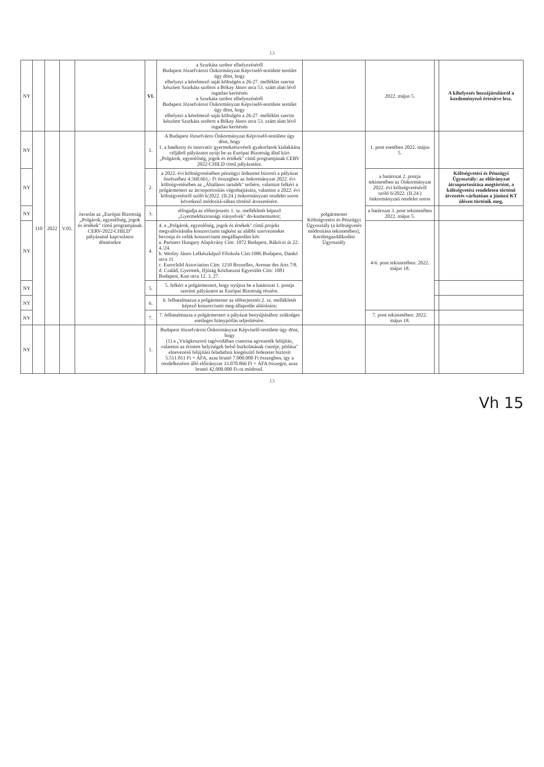13
| NY | | | | | VI. | a Szurkáta szobor elhelyezéséről Budapest Józsefvárosi Önkormányzat Képviselő-testülete testület úgy dönt, hogy elhelyezi a kérelmező saját költségén a 26-27. melléklet szerint készített Szurkáta szobrot a Bókay János utca 53. szám alatt lévő ingatlan kerítésén a Szurkáta szobor elhelyezéséről Budapest Józsefvárosi Önkormányzat Képviselő-testülete testület úgy dönt, hogy elhelyezi a kérelmező saját költségén a 26-27. melléklet szerint készített Szurkáta szobrot a Bókay János utca 53. szám alatt lévő ingatlan kerítésén | | 2022. május 5. | | A kihelyezés hozzájárulásról a kezdeményező értesítve lesz. |
| NY | 110 | 2022 | V.05. | Javaslat az „Európai Bizottság „Polgárok, egyenlőség, jogok és értékek" című programjának CERV-2022-CHILD" pályázattal kapcsolatos döntésekre | 1. | A Budapest Józsefváros Önkormányzat Képviselő-testülete úgy dönt, hogy 1. a hatékony és innovatív gyermekrészvételi gyakorlatok kialakítása céljából pályázatot nyújt be az Európai Bizottság által kiírt „Polgárok, egyenlőség, jogok és értékek" című programjának CERV 2022-CHILD című pályázatára. | polgármester Költségvetési és Pénzügyi Ügyosztály (a költségvetés módosítása tekintetében), Kerületgazdálkodási Ügyosztály | 1. pont esetében 2022. május 5. | | |
| NY | | | | | 2. | a 2022. évi költségvetésében pénzügyi fedezetet biztosít a pályázat önrészéhez 4.560.661,- Ft összegben az önkormányzat 2022. évi költségvetésében az „Általános tartalék" terhére, valamint felkéri a polgármestert az átcsoportosítás végrehajtására, valamint a 2022. évi költségvetésről szóló 6/2022. (II.24.) önkormányzati rendelet soron következő módosítá-sában történő átvezetésére. | | a határozat 2. pontja tekintetében az Önkormányzat 2022. évi költségvetéséről szóló 6/2022. (II.24.) önkormányzati rendelet soron | | Költségvetési és Pénzügyi Ügyosztály: az előirányzat átcsoportosítása megtörtént, a költségvetési rendeleten történő átvezetés várhatóan a júniusi KT ülésen történik meg. |
| NY | | | | | 3. | elfogadja az előterjesztés 1. sz. mellékletét képező „Gyermekbiztonsági irányelvek" do-kumentumot; | | a határozat 3. pont tekintetében 2022. május 5. | | |
| NY | | | | | 4. | 4. a „Polgárok, egyenlőség, jogok és értékek" című projekt megvalósításába konzorciumi tagként az alábbi szervezeteket bevonja és velük konzorciumi megállapodást köt: a. Partners Hungary Alapítvány Cím: 1072 Budapest, Rákóczi út 22. 4./24. b. Wesley János Lelkészképző Főiskola Cím:1086 Budapest, Dankó utca 11 c. Eurochild Association Cím: 1210 Bruxelles, Avenue des Arts 7/8. d. Család, Gyermek, Ifjúság Közhasznú Egyesület Cím: 1081 Budapest, Kun utca 12. 3. 27. | | 4-6. pont tekintetében: 2022. május 18. | | |
| NY | | | | | 5. | 5. felkéri a polgármestert, hogy nyújtsa be a határozat 1. pontja szerinti pályázatot az Európai Bizottság részére. | | | | |
| NY | | | | | 6. | 6. felhatalmazza a polgármester az előterjesztés 2. sz. mellékletét képező konzorciumi meg-állapodás aláírására; | | | | |
| NY | | | | | 7. | 7. felhatalmazza a polgármestert a pályázat benyújtásához szükséges esetleges hiánypótlás teljesítésére. | | 7. pont tekintetében: 2022. május 18. | | |
| NY | | | | | 1. | Budapest Józsefvárosi Önkormányzat Képviselő-testülete úgy dönt, hogy (1) a „Virágkoszorú tagóvodában csatorna agvezeték felújítás, valamint az érintett helyiségek belső burkolatának cseréje, pótlása" elnevezésű felújítási feladathoz kiegészítő fedezetet biztosít 5.511.811 Ft + ÁFA, azaz bruttó 7.000.000 Ft összegben, így a rendelkezésre álló előirányzat 33.070.866 Ft + ÁFA összegre, azaz bruttó 42.000.000 Ft-ra módosul. | | | | |
13
Vh 15